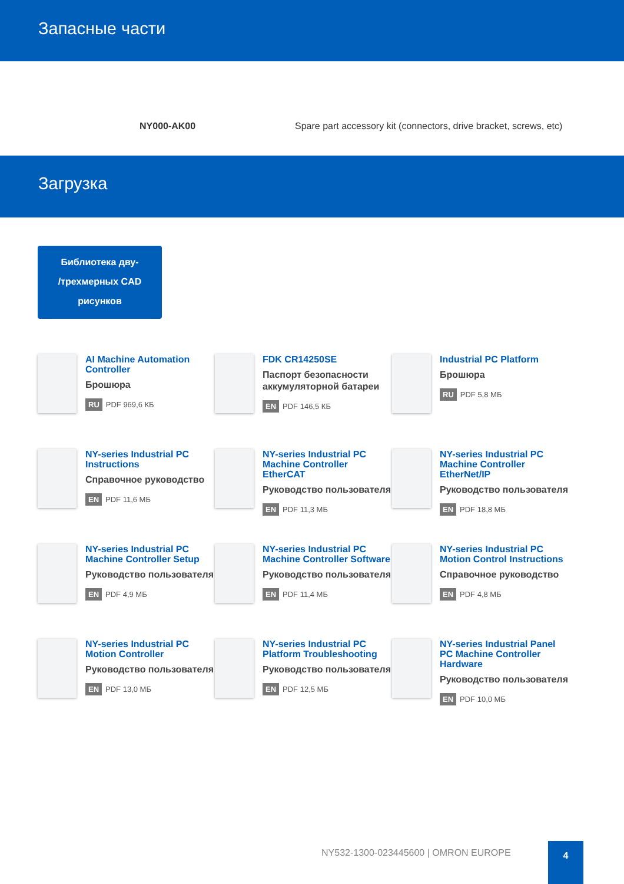Запасные части
| | NY000-AK00 | Spare part accessory kit (connectors, drive bracket, screws, etc) |
Загрузка
Библиотека дву-
/трехмерных CAD
рисунков
AI Machine Automation Controller
Брошюра
RU PDF 969,6 КБ
FDK CR14250SE
Паспорт безопасности аккумуляторной батареи
EN PDF 146,5 КБ
Industrial PC Platform
Брошюра
RU PDF 5,8 МБ
NY-series Industrial PC Instructions
Справочное руководство
EN PDF 11,6 МБ
NY-series Industrial PC Machine Controller EtherCAT
Руководство пользователя
EN PDF 11,3 МБ
NY-series Industrial PC Machine Controller EtherNet/IP
Руководство пользователя
EN PDF 18,8 МБ
NY-series Industrial PC Machine Controller Setup
Руководство пользователя
EN PDF 4,9 МБ
NY-series Industrial PC Machine Controller Software
Руководство пользователя
EN PDF 11,4 МБ
NY-series Industrial PC Motion Control Instructions
Справочное руководство
EN PDF 4,8 МБ
NY-series Industrial PC Motion Controller
Руководство пользователя
EN PDF 13,0 МБ
NY-series Industrial PC Platform Troubleshooting
Руководство пользователя
EN PDF 12,5 МБ
NY-series Industrial Panel PC Machine Controller Hardware
Руководство пользователя
EN PDF 10,0 МБ
NY532-1300-023445600 | OMRON EUROPE
4